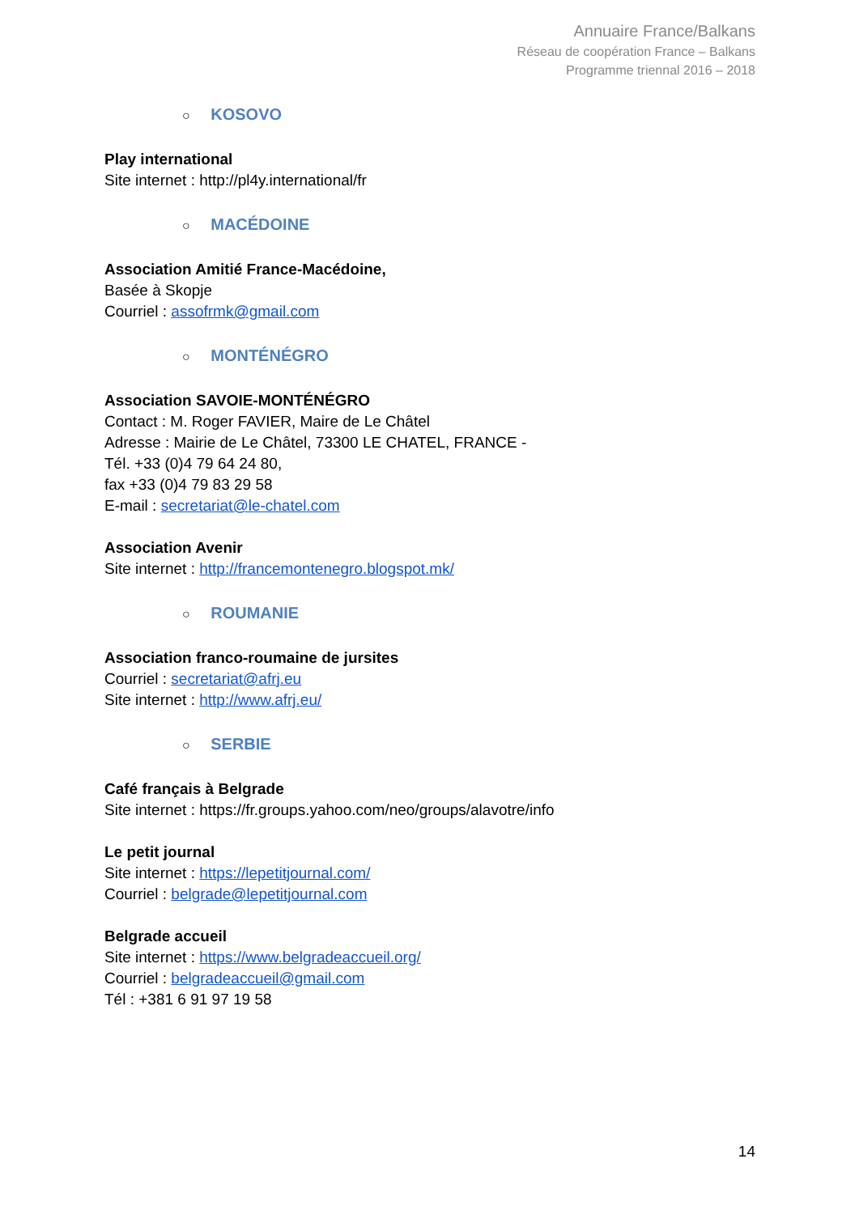Annuaire France/Balkans
Réseau de coopération France – Balkans
Programme triennal 2016 – 2018
○ KOSOVO
Play international
Site internet : http://pl4y.international/fr
○ MACÉDOINE
Association Amitié France-Macédoine,
Basée à Skopje
Courriel : assofrmk@gmail.com
○ MONTÉNÉGRO
Association SAVOIE-MONTÉNÉGRO
Contact : M. Roger FAVIER, Maire de Le Châtel
Adresse : Mairie de Le Châtel, 73300 LE CHATEL, FRANCE -
Tél. +33 (0)4 79 64 24 80,
fax +33 (0)4 79 83 29 58
E-mail : secretariat@le-chatel.com
Association Avenir
Site internet : http://francemontenegro.blogspot.mk/
○ ROUMANIE
Association franco-roumaine de jursites
Courriel : secretariat@afrj.eu
Site internet : http://www.afrj.eu/
○ SERBIE
Café français à Belgrade
Site internet : https://fr.groups.yahoo.com/neo/groups/alavotre/info
Le petit journal
Site internet : https://lepetitjournal.com/
Courriel : belgrade@lepetitjournal.com
Belgrade accueil
Site internet : https://www.belgradeaccueil.org/
Courriel : belgradeaccueil@gmail.com
Tél : +381 6 91 97 19 58
14